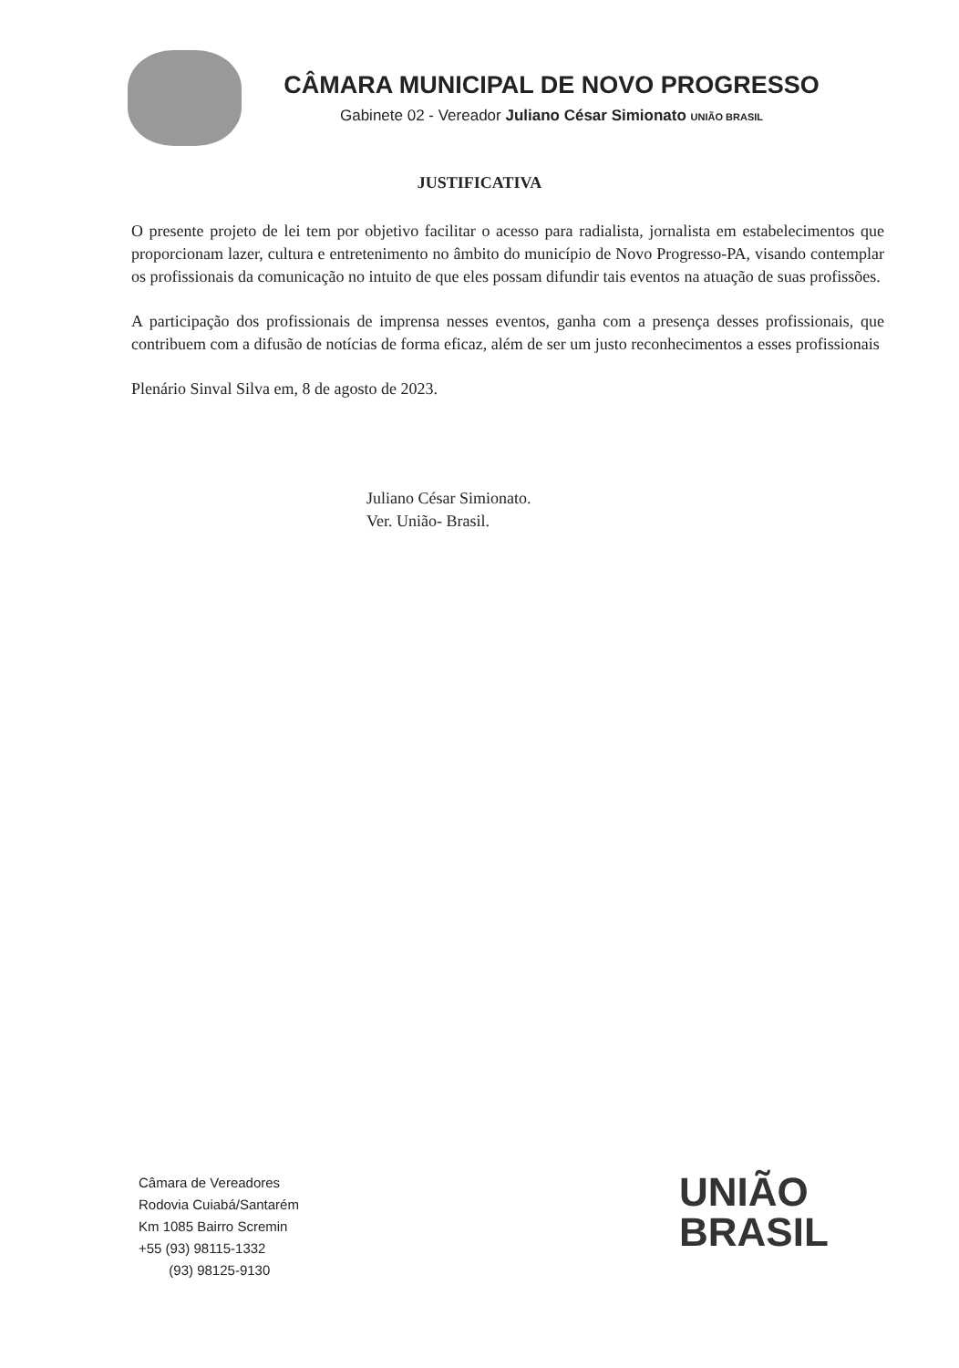CÂMARA MUNICIPAL DE NOVO PROGRESSO
Gabinete 02 - Vereador Juliano César Simionato UNIÃO BRASIL
JUSTIFICATIVA
O presente projeto de lei tem por objetivo facilitar o acesso para radialista, jornalista em estabelecimentos que proporcionam lazer, cultura e entretenimento no âmbito do município de Novo Progresso-PA, visando contemplar os profissionais da comunicação no intuito de que eles possam difundir tais eventos na atuação de suas profissões.
A participação dos profissionais de imprensa nesses eventos, ganha com a presença desses profissionais, que contribuem com a difusão de notícias de forma eficaz, além de ser um justo reconhecimentos a esses profissionais
Plenário Sinval Silva em, 8 de agosto de 2023.
Juliano César Simionato.
Ver. União- Brasil.
Câmara de Vereadores
Rodovia Cuiabá/Santarém
Km 1085 Bairro Scremin
+55 (93) 98115-1332
(93) 98125-9130
UNIÃO
BRASIL